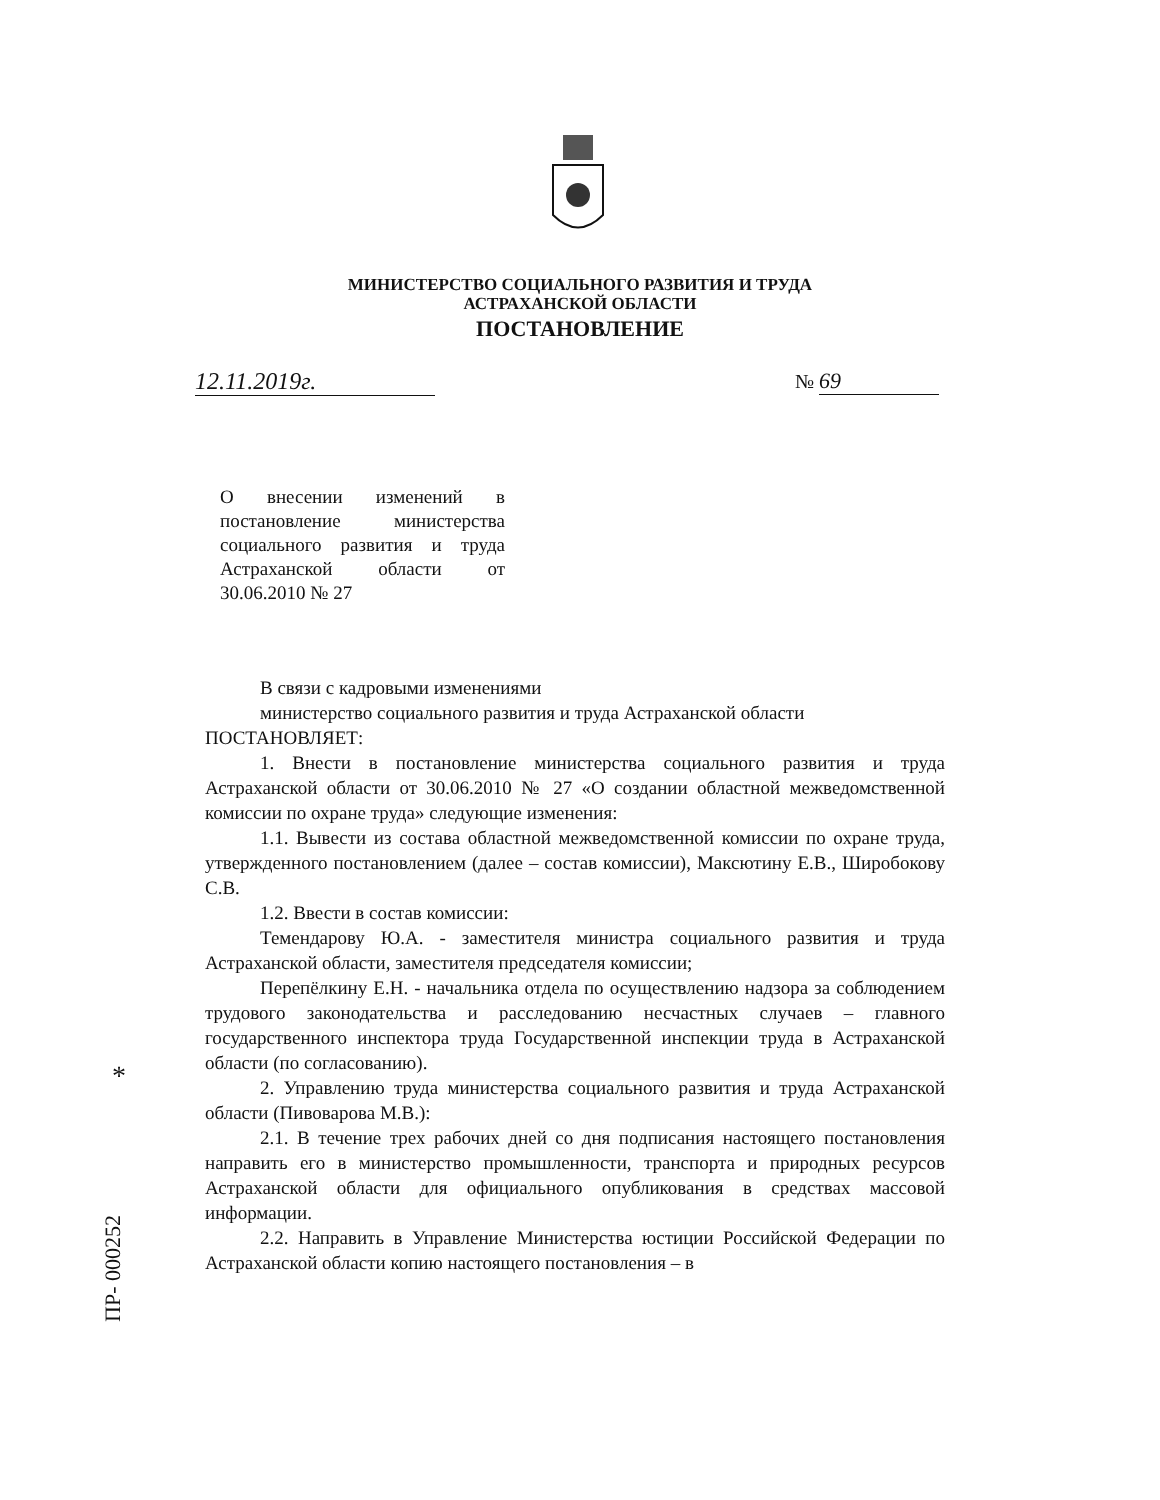МИНИСТЕРСТВО СОЦИАЛЬНОГО РАЗВИТИЯ И ТРУДА
АСТРАХАНСКОЙ ОБЛАСТИ
ПОСТАНОВЛЕНИЕ
12.11.2019г. № 69
О внесении изменений в постановление министерства социального развития и труда Астраханской области от 30.06.2010 № 27
В связи с кадровыми изменениями
министерство социального развития и труда Астраханской области
ПОСТАНОВЛЯЕТ:
1. Внести в постановление министерства социального развития и труда Астраханской области от 30.06.2010 № 27 «О создании областной межведомственной комиссии по охране труда» следующие изменения:
1.1. Вывести из состава областной межведомственной комиссии по охране труда, утвержденного постановлением (далее – состав комиссии), Максютину Е.В., Широбокову С.В.
1.2. Ввести в состав комиссии:
Темендарову Ю.А. - заместителя министра социального развития и труда Астраханской области, заместителя председателя комиссии;
Перепёлкину Е.Н. - начальника отдела по осуществлению надзора за соблюдением трудового законодательства и расследованию несчастных случаев – главного государственного инспектора труда Государственной инспекции труда в Астраханской области (по согласованию).
2. Управлению труда министерства социального развития и труда Астраханской области (Пивоварова М.В.):
2.1. В течение трех рабочих дней со дня подписания настоящего постановления направить его в министерство промышленности, транспорта и природных ресурсов Астраханской области для официального опубликования в средствах массовой информации.
2.2. Направить в Управление Министерства юстиции Российской Федерации по Астраханской области копию настоящего постановления – в
*
ПР- 000252